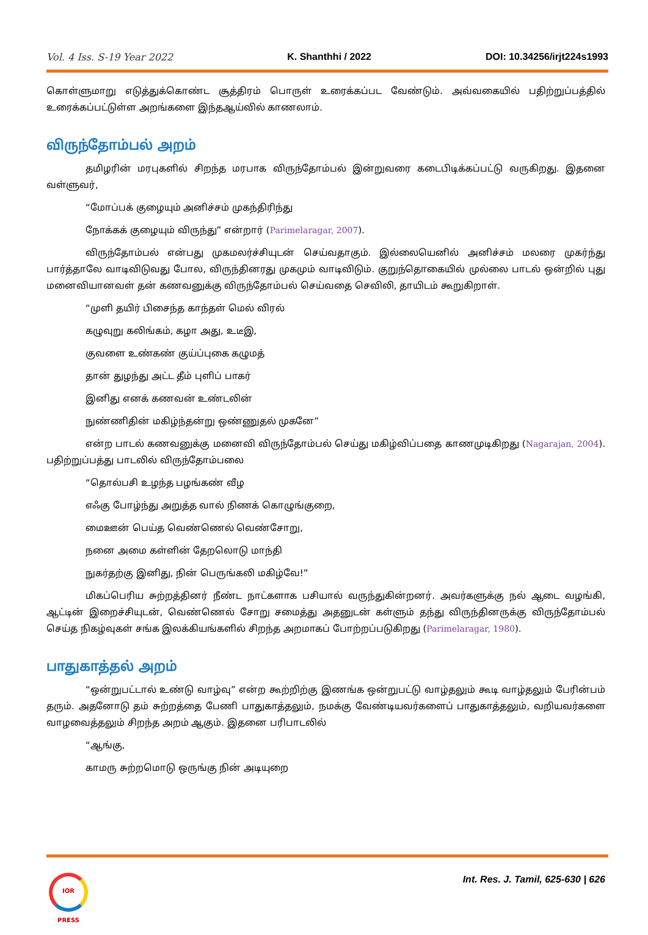Vol. 4 Iss. S-19 Year 2022 K. Shanthhi / 2022 DOI: 10.34256/irjt224s1993
கொள்ளுமாறு எடுத்துக்கொண்ட சூத்திரம் பொருள் உரைக்கப்பட வேண்டும். அவ்வகையில் பதிற்றுப்பத்தில் உரைக்கப்பட்டுள்ள அறங்களை இந்தஆய்வில் காணலாம்.
விருந்தோம்பல் அறம்
தமிழரின் மரபுகளில் சிறந்த மரபாக விருந்தோம்பல் இன்றுவரை கடைபிடிக்கப்பட்டு வருகிறது. இதனை வள்ளுவர்,
“மோப்பக் குழையும் அனிச்சம் முகந்திரிந்து
நோக்கக் குழையும் விருந்து” என்றார் (Parimelaragar, 2007).
விருந்தோம்பல் என்பது முகமலர்ச்சியுடன் செய்வதாகும். இல்லையெனில் அனிச்சம் மலரை முகர்ந்து பார்த்தாலே வாடிவிடுவது போல, விருந்தினரது முகமும் வாடிவிடும். குறுந்தொகையில் முல்லை பாடல் ஒன்றில் புது மனைவியானவள் தன் கணவனுக்கு விருந்தோம்பல் செய்வதை செவிலி, தாயிடம் கூறுகிறாள்.
“முளி தயிர் பிசைந்த காந்தள் மெல் விரல்
கழுவுறு கலிங்கம், கழா அது, உடீஇ,
குவளை உண்கண் குய்ப்புகை கழுமத்
தான் துழந்து அட்ட தீம் புளிப் பாகர்
இனிது எனக் கணவன் உண்டலின்
நுண்ணிதின் மகிழ்ந்தன்று ஒண்ணுதல் முகனே”
என்ற பாடல் கணவனுக்கு மனைவி விருந்தோம்பல் செய்து மகிழ்விப்பதை காணமுடிகிறது (Nagarajan, 2004). பதிற்றுப்பத்து பாடலில் விருந்தோம்பலை
“தொல்பசி உழந்த பழங்கண் வீழ
எஃகு போழ்ந்து அறுத்த வால் நிணக் கொழுங்குறை,
மைஊன் பெய்த வெண்ணெல் வெண்சோறு,
நனை அமை கள்ளின் தேறலொடு மாந்தி
நுகர்தற்கு இனிது, நின் பெருங்கலி மகிழ்வே!”
மிகப்பெரிய சுற்றத்தினர் நீண்ட நாட்களாக பசியால் வருந்துகின்றனர். அவர்களுக்கு நல் ஆடை வழங்கி, ஆட்டின் இறைச்சியுடன், வெண்ணெல் சோறு சமைத்து அதனுடன் கள்ளும் தந்து விருந்தினருக்கு விருந்தோம்பல் செய்த நிகழ்வுகள் சங்க இலக்கியங்களில் சிறந்த அறமாகப் போற்றப்படுகிறது (Parimelaragar, 1980).
பாதுகாத்தல் அறம்
“ஒன்றுபட்டால் உண்டு வாழ்வு” என்ற கூற்றிற்கு இணங்க ஒன்றுபட்டு வாழ்தலும் கூடி வாழ்தலும் பேரின்பம் தரும். அதனோடு தம் சுற்றத்தை பேணி பாதுகாத்தலும், நமக்கு வேண்டியவர்களைப் பாதுகாத்தலும், வறியவர்களை வாழவைத்தலும் சிறந்த அறம் ஆகும். இதனை பரிபாடலில்
“ஆங்கு,
காமரு சுற்றமொடு ஒருங்கு நின் அடியுறை
IOR PRESS
Int. Res. J. Tamil, 625-630 | 626